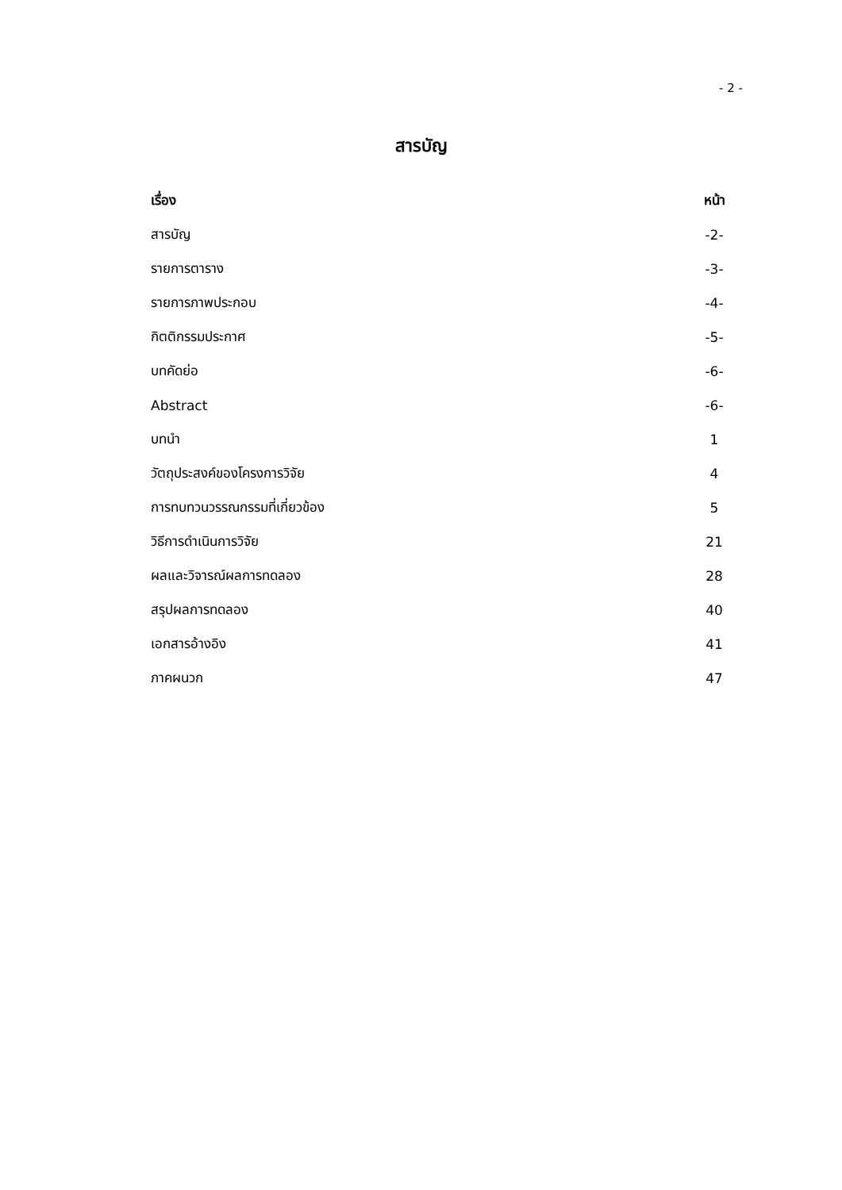- 2 -
สารบัญ
| เรื่อง | หน้า |
| --- | --- |
| สารบัญ | -2- |
| รายการตาราง | -3- |
| รายการภาพประกอบ | -4- |
| กิตติกรรมประกาศ | -5- |
| บทคัดย่อ | -6- |
| Abstract | -6- |
| บทนำ | 1 |
| วัตถุประสงค์ของโครงการวิจัย | 4 |
| การทบทวนวรรณกรรมที่เกี่ยวข้อง | 5 |
| วิธีการดำเนินการวิจัย | 21 |
| ผลและวิจารณ์ผลการทดลอง | 28 |
| สรุปผลการทดลอง | 40 |
| เอกสารอ้างอิง | 41 |
| ภาคผนวก | 47 |